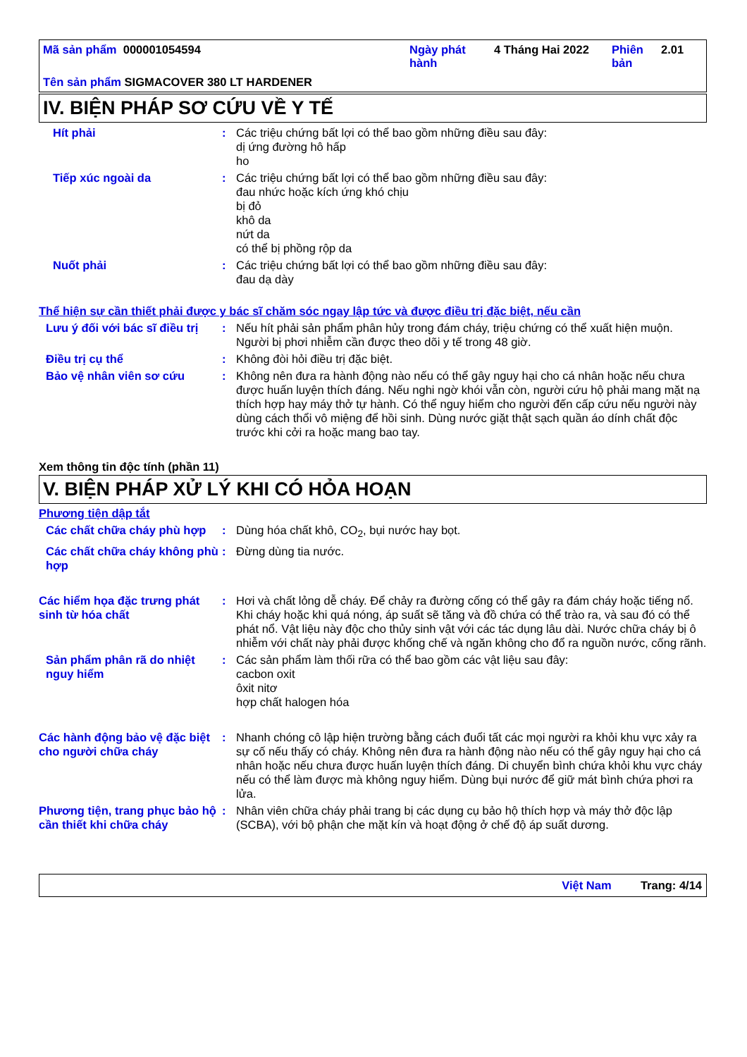Mã sản phẩm 000001054594 Ngày phát hành
4 Tháng Hai 2022 Phiên bản
2.01
Tên sản phẩm SIGMACOVER 380 LT HARDENER
IV. BIỆN PHÁP SƠ CỨU VỀ Y TẾ
Hít phải : Các triệu chứng bất lợi có thể bao gồm những điều sau đây:
dị ứng đường hô hấp
ho
Tiếp xúc ngoài da : Các triệu chứng bất lợi có thể bao gồm những điều sau đây:
đau nhức hoặc kích ứng khó chịu
bị đỏ
khô da
nứt da
có thể bị phồng rộp da
Nuốt phải : Các triệu chứng bất lợi có thể bao gồm những điều sau đây:
đau dạ dày
Thể hiện sự cần thiết phải được y bác sĩ chăm sóc ngay lập tức và được điều trị đặc biệt, nếu cần
Lưu ý đối với bác sĩ điều trị
: Nếu hít phải sản phẩm phân hủy trong đám cháy, triệu chứng có thể xuất hiện muộn. Người bị phơi nhiễm cần được theo dõi y tế trong 48 giờ.
Điều trị cụ thể : Không đòi hỏi điều trị đặc biệt.
Bảo vệ nhân viên sơ cứu : Không nên đưa ra hành động nào nếu có thể gây nguy hại cho cá nhân hoặc nếu chưa được huấn luyện thích đáng. Nếu nghi ngờ khói vẫn còn, người cứu hộ phải mang mặt nạ thích hợp hay máy thở tự hành. Có thể nguy hiểm cho người đến cấp cứu nếu người này dùng cách thổi vô miệng để hồi sinh. Dùng nước giặt thật sạch quần áo dính chất độc trước khi cởi ra hoặc mang bao tay.
Xem thông tin độc tính (phần 11)
V. BIỆN PHÁP XỬ LÝ KHI CÓ HỎA HOẠN
Phương tiện dập tắt
Các chất chữa cháy phù hợp
: Dùng hóa chất khô, CO<sub>2</sub>, bụi nước hay bọt.
Các chất chữa cháy không phù hợp
: Đừng dùng tia nước.
Các hiểm họa đặc trưng phát sinh từ hóa chất
: Hơi và chất lỏng dễ cháy. Để chảy ra đường cống có thể gây ra đám cháy hoặc tiếng nổ. Khi cháy hoặc khi quá nóng, áp suất sẽ tăng và đồ chứa có thể trào ra, và sau đó có thể phát nổ. Vật liệu này độc cho thủy sinh vật với các tác dụng lâu dài. Nước chữa cháy bị ô nhiễm với chất này phải được khống chế và ngăn không cho đổ ra nguồn nước, cống rãnh.
Sản phẩm phân rã do nhiệt nguy hiểm
: Các sản phẩm làm thối rữa có thể bao gồm các vật liệu sau đây:
cacbon oxit
ôxit nitơ
hợp chất halogen hóa
Các hành động bảo vệ đặc biệt cho người chữa cháy
: Nhanh chóng cô lập hiện trường bằng cách đuổi tất các mọi người ra khỏi khu vực xảy ra sự cố nếu thấy có cháy. Không nên đưa ra hành động nào nếu có thể gây nguy hại cho cá nhân hoặc nếu chưa được huấn luyện thích đáng. Di chuyển bình chứa khỏi khu vực cháy nếu có thể làm được mà không nguy hiểm. Dùng bụi nước để giữ mát bình chứa phơi ra lửa.
Phương tiện, trang phục bảo hộ cần thiết khi chữa cháy
: Nhân viên chữa cháy phải trang bị các dụng cụ bảo hộ thích hợp và máy thở độc lập (SCBA), với bộ phận che mặt kín và hoạt động ở chế độ áp suất dương.
Việt Nam Trang: 4/14